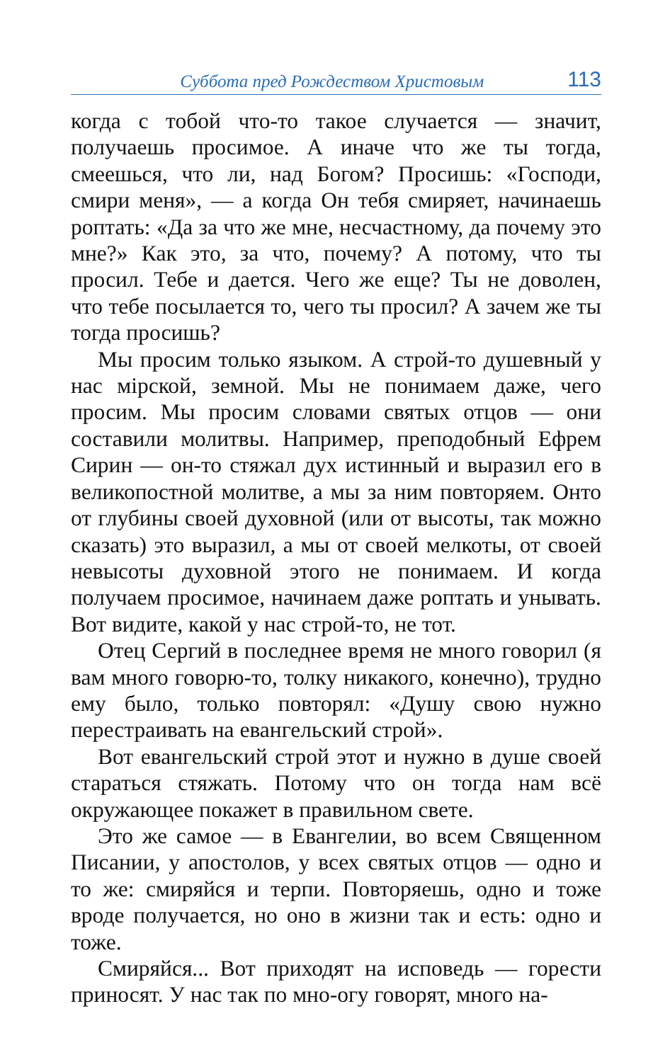Суббота пред Рождеством Христовым 113
когда с тобой что-то такое случается — значит, получаешь просимое. А иначе что же ты тогда, смеешься, что ли, над Богом? Просишь: «Господи, смири меня», — а когда Он тебя смиряет, начинаешь роптать: «Да за что же мне, несчастному, да почему это мне?» Как это, за что, почему? А потому, что ты просил. Тебе и дается. Чего же еще? Ты не доволен, что тебе посылается то, чего ты просил? А зачем же ты тогда просишь?
Мы просим только языком. А строй-то душевный у нас мiрской, земной. Мы не понимаем даже, чего просим. Мы просим словами святых отцов — они составили молитвы. Например, преподобный Ефрем Сирин — он-то стяжал дух истинный и выразил его в великопостной молитве, а мы за ним повторяем. Онто от глубины своей духовной (или от высоты, так можно сказать) это выразил, а мы от своей мелкоты, от своей невысоты духовной этого не понимаем. И когда получаем просимое, начинаем даже роптать и унывать. Вот видите, какой у нас строй-то, не тот.
Отец Сергий в последнее время не много говорил (я вам много говорю-то, толку никакого, конечно), трудно ему было, только повторял: «Душу свою нужно перестраивать на евангельский строй».
Вот евангельский строй этот и нужно в душе своей стараться стяжать. Потому что он тогда нам всё окружающее покажет в правильном свете.
Это же самое — в Евангелии, во всем Священном Писании, у апостолов, у всех святых отцов — одно и то же: смиряйся и терпи. Повторяешь, одно и тоже вроде получается, но оно в жизни так и есть: одно и тоже.
Смиряйся... Вот приходят на исповедь — горести приносят. У нас так по мно-огу говорят, много на-